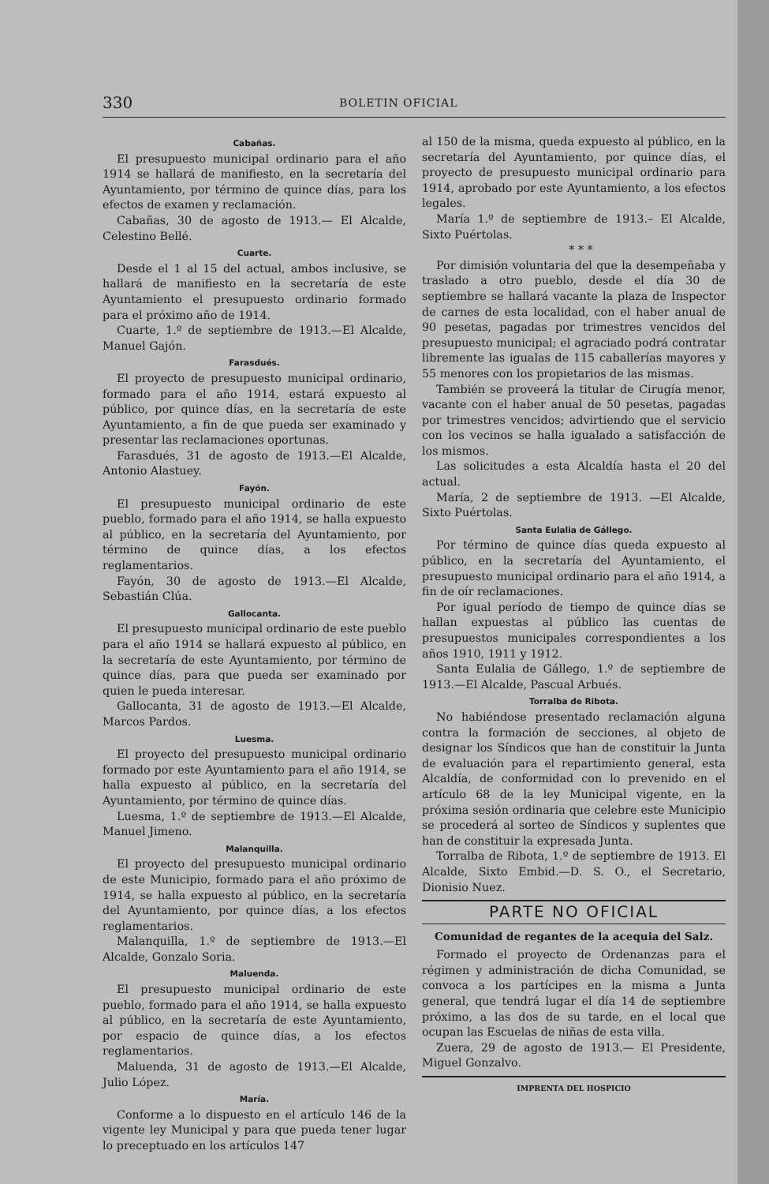330 BOLETIN OFICIAL
Cabañas.
El presupuesto municipal ordinario para el año 1914 se hallará de manifiesto, en la secretaría del Ayuntamiento, por término de quince días, para los efectos de examen y reclamación.
Cabañas, 30 de agosto de 1913.— El Alcalde, Celestino Bellé.
Cuarte.
Desde el 1 al 15 del actual, ambos inclusive, se hallará de manifiesto en la secretaría de este Ayuntamiento el presupuesto ordinario formado para el próximo año de 1914.
Cuarte, 1.º de septiembre de 1913.—El Alcalde, Manuel Gajón.
Farasdués.
El proyecto de presupuesto municipal ordinario, formado para el año 1914, estará expuesto al público, por quince días, en la secretaría de este Ayuntamiento, a fin de que pueda ser examinado y presentar las reclamaciones oportunas.
Farasdués, 31 de agosto de 1913.—El Alcalde, Antonio Alastuey.
Fayón.
El presupuesto municipal ordinario de este pueblo, formado para el año 1914, se halla expuesto al público, en la secretaría del Ayuntamiento, por término de quince días, a los efectos reglamentarios.
Fayón, 30 de agosto de 1913.—El Alcalde, Sebastián Clúa.
Gallocanta.
El presupuesto municipal ordinario de este pueblo para el año 1914 se hallará expuesto al público, en la secretaría de este Ayuntamiento, por término de quince días, para que pueda ser examinado por quien le pueda interesar.
Gallocanta, 31 de agosto de 1913.—El Alcalde, Marcos Pardos.
Luesma.
El proyecto del presupuesto municipal ordinario formado por este Ayuntamiento para el año 1914, se halla expuesto al público, en la secretaría del Ayuntamiento, por término de quince días.
Luesma, 1.º de septiembre de 1913.—El Alcalde, Manuel Jimeno.
Malanquilla.
El proyecto del presupuesto municipal ordinario de este Municipio, formado para el año próximo de 1914, se halla expuesto al público, en la secretaría del Ayuntamiento, por quince días, a los efectos reglamentarios.
Malanquilla, 1.º de septiembre de 1913.—El Alcalde, Gonzalo Soria.
Maluenda.
El presupuesto municipal ordinario de este pueblo, formado para el año 1914, se halla expuesto al público, en la secretaría de este Ayuntamiento, por espacio de quince días, a los efectos reglamentarios.
Maluenda, 31 de agosto de 1913.—El Alcalde, Julio López.
María.
Conforme a lo dispuesto en el artículo 146 de la vigente ley Municipal y para que pueda tener lugar lo preceptuado en los artículos 147
al 150 de la misma, queda expuesto al público, en la secretaría del Ayuntamiento, por quince días, el proyecto de presupuesto municipal ordinario para 1914, aprobado por este Ayuntamiento, a los efectos legales.
María 1.º de septiembre de 1913.– El Alcalde, Sixto Puértolas.
* * *
Por dimisión voluntaria del que la desempeñaba y traslado a otro pueblo, desde el día 30 de septiembre se hallará vacante la plaza de Inspector de carnes de esta localidad, con el haber anual de 90 pesetas, pagadas por trimestres vencidos del presupuesto municipal; el agraciado podrá contratar libremente las igualas de 115 caballerías mayores y 55 menores con los propietarios de las mismas.
También se proveerá la titular de Cirugía menor, vacante con el haber anual de 50 pesetas, pagadas por trimestres vencidos; advirtiendo que el servicio con los vecinos se halla igualado a satisfacción de los mismos.
Las solicitudes a esta Alcaldía hasta el 20 del actual.
María, 2 de septiembre de 1913. —El Alcalde, Sixto Puértolas.
Santa Eulalia de Gállego.
Por término de quince días queda expuesto al público, en la secretaría del Ayuntamiento, el presupuesto municipal ordinario para el año 1914, a fin de oír reclamaciones.
Por igual período de tiempo de quince días se hallan expuestas al público las cuentas de presupuestos municipales correspondientes a los años 1910, 1911 y 1912.
Santa Eulalia de Gállego, 1.º de septiembre de 1913.—El Alcalde, Pascual Arbués.
Torralba de Ribota.
No habiéndose presentado reclamación alguna contra la formación de secciones, al objeto de designar los Síndicos que han de constituir la Junta de evaluación para el repartimiento general, esta Alcaldía, de conformidad con lo prevenido en el artículo 68 de la ley Municipal vigente, en la próxima sesión ordinaria que celebre este Municipio se procederá al sorteo de Síndicos y suplentes que han de constituir la expresada Junta.
Torralba de Ribota, 1.º de septiembre de 1913. El Alcalde, Sixto Embid.—D. S. O., el Secretario, Dionisio Nuez.
PARTE NO OFICIAL
Comunidad de regantes de la acequia del Salz.
Formado el proyecto de Ordenanzas para el régimen y administración de dicha Comunidad, se convoca a los partícipes en la misma a Junta general, que tendrá lugar el día 14 de septiembre próximo, a las dos de su tarde, en el local que ocupan las Escuelas de niñas de esta villa.
Zuera, 29 de agosto de 1913.— El Presidente, Miguel Gonzalvo.
IMPRENTA DEL HOSPICIO